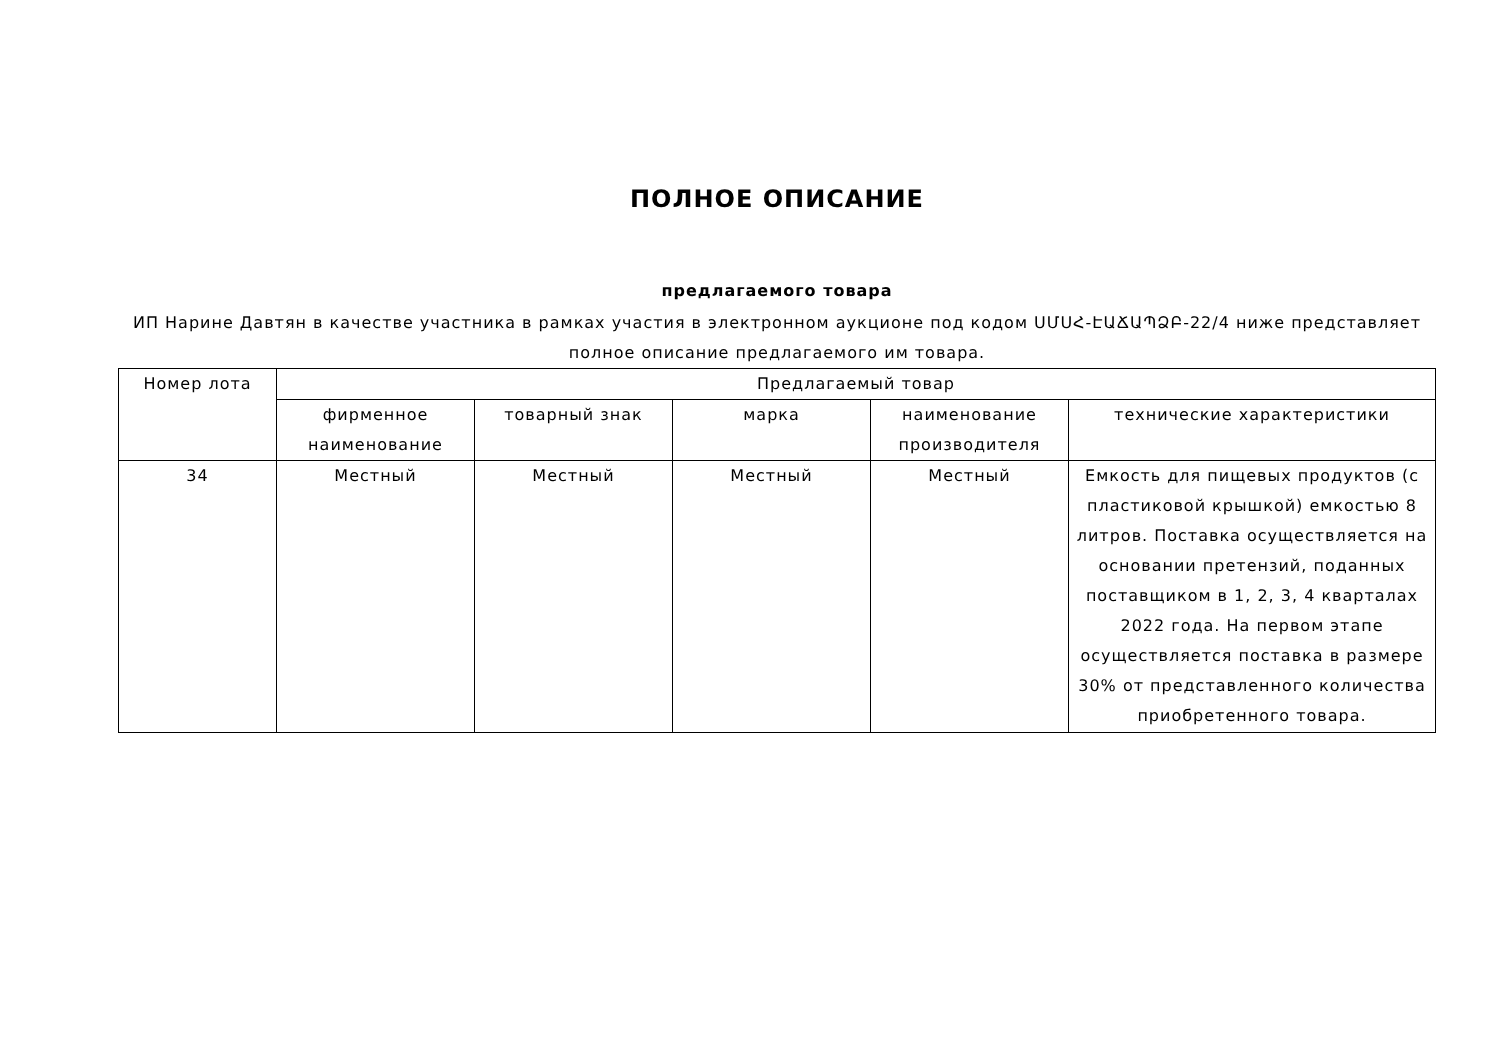ПОЛНОЕ ОПИСАНИЕ
предлагаемого товара
ИП Нарине Давтян в качестве участника в рамках участия в электронном аукционе под кодом ՍՄՍՀ-ԷԱՃԱՊՁԲ-22/4 ниже представляет полное описание предлагаемого им товара.
| Номер лота | Предлагаемый товар | | | | |
| --- | --- | --- | --- | --- | --- |
| | фирменное наименование | товарный знак | марка | наименование производителя | технические характеристики |
| 34 | Местный | Местный | Местный | Местный | Емкость для пищевых продуктов (с пластиковой крышкой) емкостью 8 литров. Поставка осуществляется на основании претензий, поданных поставщиком в 1, 2, 3, 4 кварталах 2022 года. На первом этапе осуществляется поставка в размере 30% от представленного количества приобретенного товара. |